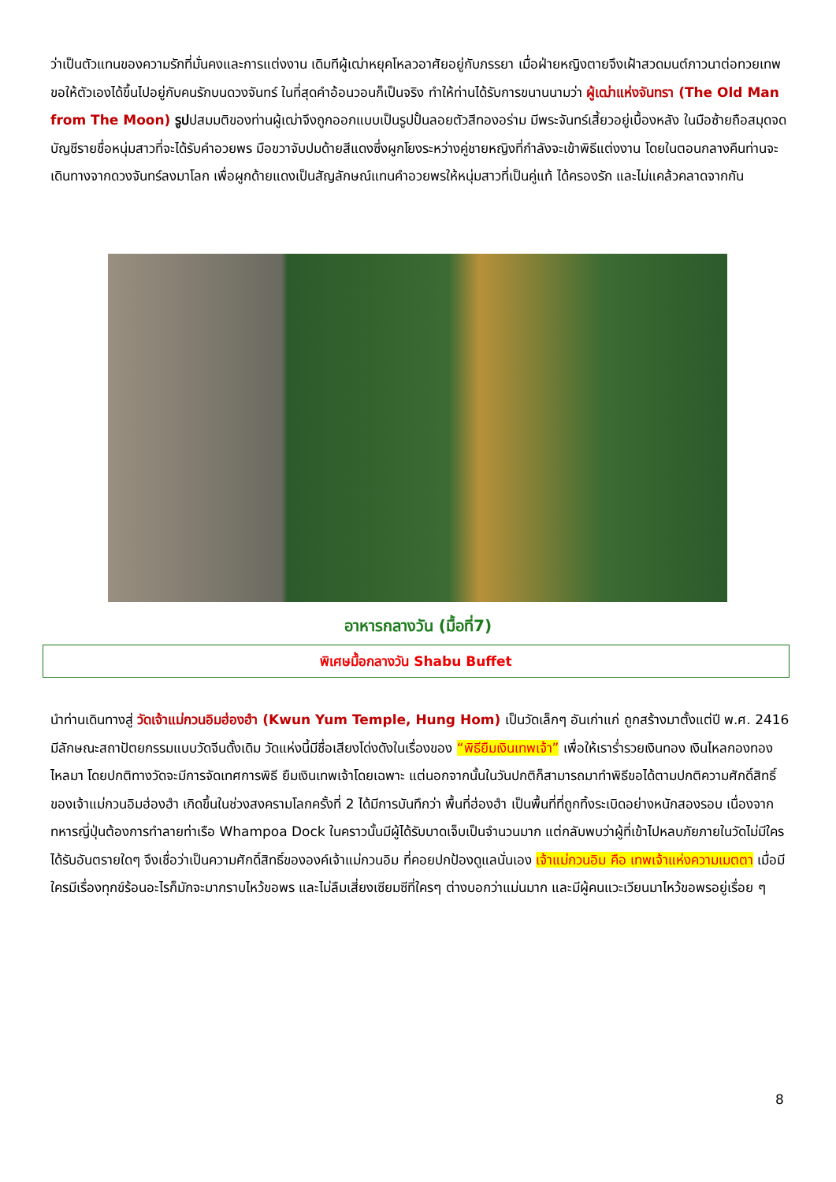ว่าเป็นตัวแทนของความรักที่มั่นคงและการแต่งงาน เดิมทีผู้เฒ่าหยุคโหลวอาศัยอยู่กับภรรยา เมื่อฝ่ายหญิงตายจึงเฝ้าสวดมนต์ภาวนาต่อทวยเทพ ขอให้ตัวเองได้ขึ้นไปอยู่กับคนรักบนดวงจันทร์ ในที่สุดคำอ้อนวอนก็เป็นจริง ทำให้ท่านได้รับการขนานนามว่า ผู้เฒ่าแห่งจันทรา (The Old Man from The Moon) รูปปสมมติของท่านผู้เฒ่าจึงถูกออกแบบเป็นรูปปั้นลอยตัวสีทองอร่าม มีพระจันทร์เสี้ยวอยู่เบื้องหลัง ในมือซ้ายถือสมุดจดบัญชีรายชื่อหนุ่มสาวที่จะได้รับคำอวยพร มือขวาจับปมด้ายสีแดงซึ่งผูกโยงระหว่างคู่ชายหญิงที่กำลังจะเข้าพิธีแต่งงาน โดยในตอนกลางคืนท่านจะเดินทางจากดวงจันทร์ลงมาโลก เพื่อผูกด้ายแดงเป็นสัญลักษณ์แทนคำอวยพรให้หนุ่มสาวที่เป็นคู่แท้ ได้ครองรัก และไม่แคล้วคลาดจากกัน
อาหารกลางวัน (มื้อที่7)
พิเศษมื้อกลางวัน Shabu Buffet
นำท่านเดินทางสู่ วัดเจ้าแม่กวนอิมฮ่องฮำ (Kwun Yum Temple, Hung Hom) เป็นวัดเล็กๆ อันเก่าแก่ ถูกสร้างมาตั้งแต่ปี พ.ศ. 2416 มีลักษณะสถาปัตยกรรมแบบวัดจีนดั้งเดิม วัดแห่งนี้มีชื่อเสียงโด่งดังในเรื่องของ “พิธียืมเงินเทพเจ้า” เพื่อให้เราร่ำรวยเงินทอง เงินไหลกองทองไหลมา โดยปกติทางวัดจะมีการจัดเทศการพิธี ยืมเงินเทพเจ้าโดยเฉพาะ แต่นอกจากนั้นในวันปกติก็สามารถมาทำพิธีขอได้ตามปกติความศักดิ์สิทธิ์ของเจ้าแม่กวนอิมฮ่องฮำ เกิดขึ้นในช่วงสงครามโลกครั้งที่ 2 ได้มีการบันทึกว่า พื้นที่ฮ่องฮำ เป็นพื้นที่ที่ถูกทิ้งระเบิดอย่างหนักสองรอบ เนื่องจากทหารญี่ปุ่นต้องการทำลายท่าเรือ Whampoa Dock ในคราวนั้นมีผู้ได้รับบาดเจ็บเป็นจำนวนมาก แต่กลับพบว่าผู้ที่เข้าไปหลบภัยภายในวัดไม่มีใครได้รับอันตรายใดๆ จึงเชื่อว่าเป็นความศักดิ์สิทธิ์ขององค์เจ้าแม่กวนอิม ที่คอยปกป้องดูแลนั่นเอง เจ้าแม่กวนอิม คือ เทพเจ้าแห่งความเมตตา เมื่อมีใครมีเรื่องทุกข์ร้อนอะไรก็มักจะมากราบไหว้ขอพร และไม่ลืมเสี่ยงเซียมซีที่ใครๆ ต่างบอกว่าแม่นมาก และมีผู้คนแวะเวียนมาไหว้ขอพรอยู่เรื่อย ๆ
8